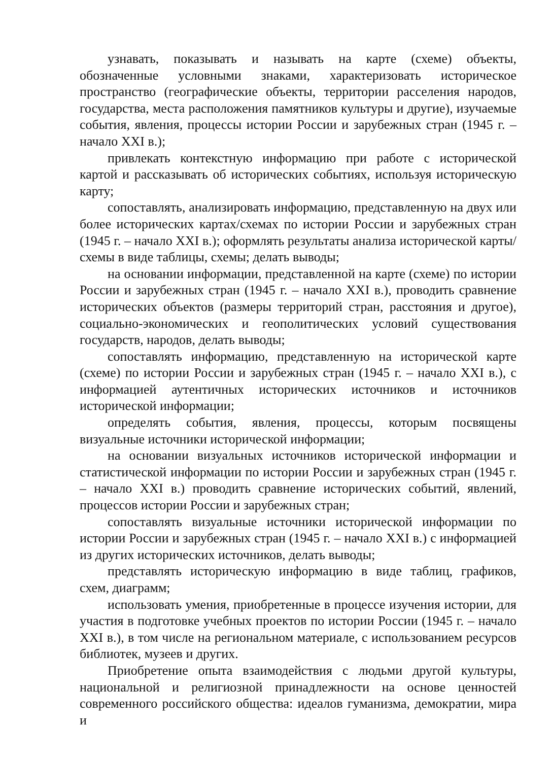узнавать, показывать и называть на карте (схеме) объекты, обозначенные условными знаками, характеризовать историческое пространство (географические объекты, территории расселения народов, государства, места расположения памятников культуры и другие), изучаемые события, явления, процессы истории России и зарубежных стран (1945 г. – начало XXI в.);
привлекать контекстную информацию при работе с исторической картой и рассказывать об исторических событиях, используя историческую карту;
сопоставлять, анализировать информацию, представленную на двух или более исторических картах/схемах по истории России и зарубежных стран (1945 г. – начало XXI в.); оформлять результаты анализа исторической карты/схемы в виде таблицы, схемы; делать выводы;
на основании информации, представленной на карте (схеме) по истории России и зарубежных стран (1945 г. – начало XXI в.), проводить сравнение исторических объектов (размеры территорий стран, расстояния и другое), социально-экономических и геополитических условий существования государств, народов, делать выводы;
сопоставлять информацию, представленную на исторической карте (схеме) по истории России и зарубежных стран (1945 г. – начало XXI в.), с информацией аутентичных исторических источников и источников исторической информации;
определять события, явления, процессы, которым посвящены визуальные источники исторической информации;
на основании визуальных источников исторической информации и статистической информации по истории России и зарубежных стран (1945 г. – начало XXI в.) проводить сравнение исторических событий, явлений, процессов истории России и зарубежных стран;
сопоставлять визуальные источники исторической информации по истории России и зарубежных стран (1945 г. – начало XXI в.) с информацией из других исторических источников, делать выводы;
представлять историческую информацию в виде таблиц, графиков, схем, диаграмм;
использовать умения, приобретенные в процессе изучения истории, для участия в подготовке учебных проектов по истории России (1945 г. – начало XXI в.), в том числе на региональном материале, с использованием ресурсов библиотек, музеев и других.
Приобретение опыта взаимодействия с людьми другой культуры, национальной и религиозной принадлежности на основе ценностей современного российского общества: идеалов гуманизма, демократии, мира и